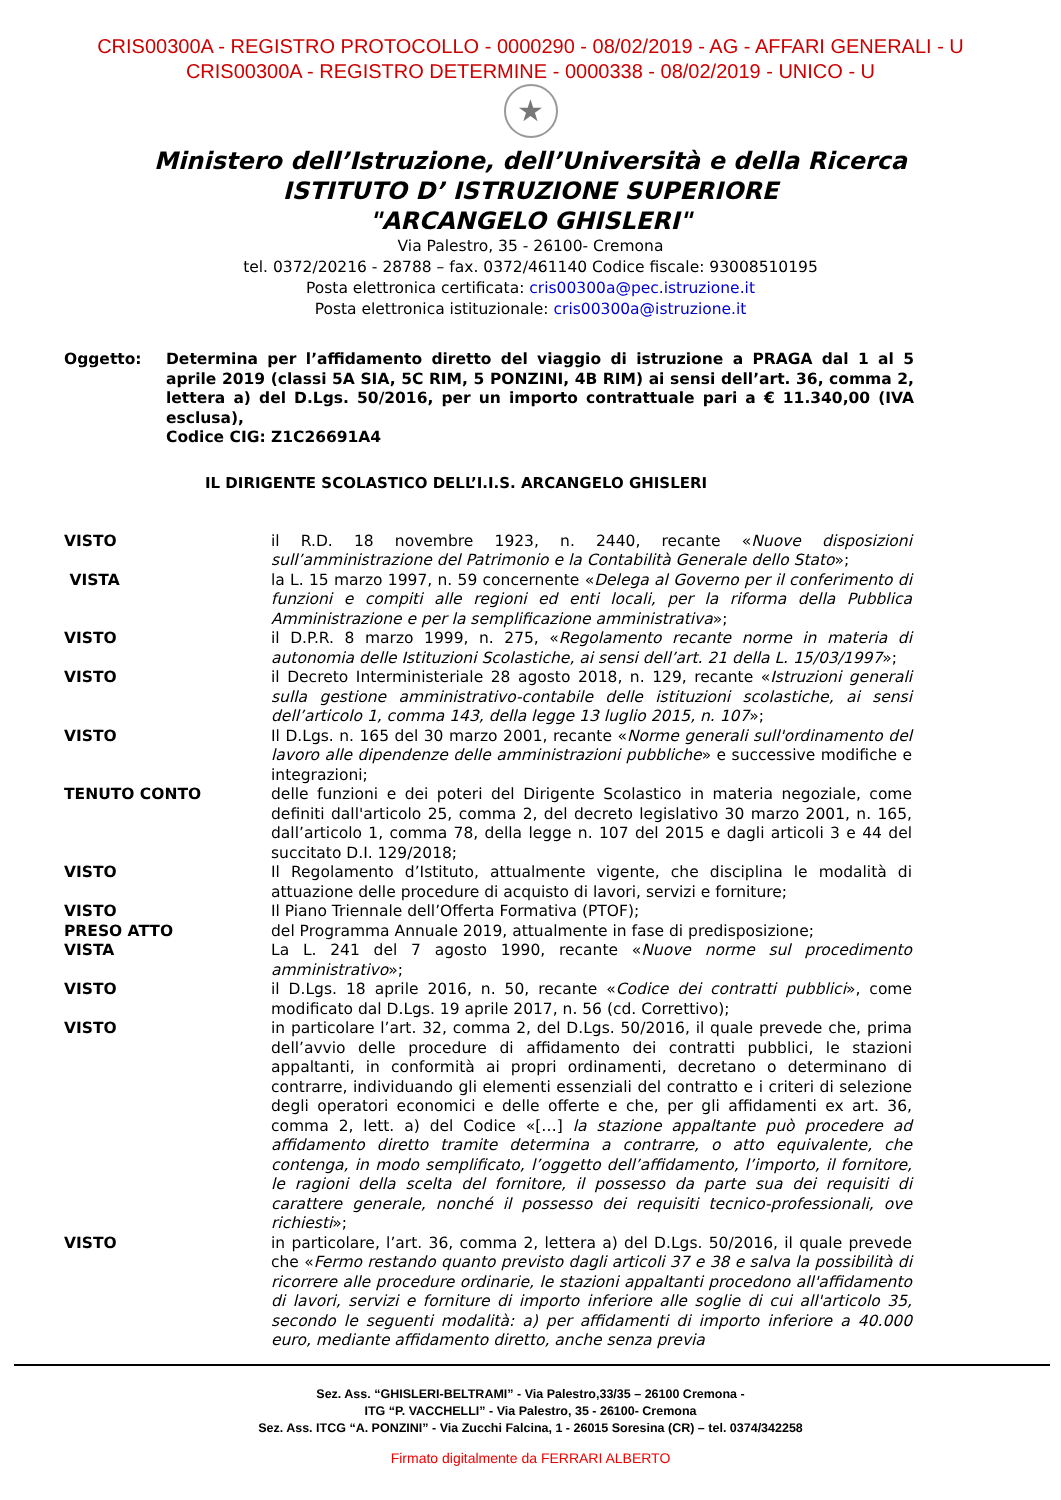CRIS00300A - REGISTRO PROTOCOLLO - 0000290 - 08/02/2019 - AG - AFFARI GENERALI - U
CRIS00300A - REGISTRO DETERMINE - 0000338 - 08/02/2019 - UNICO - U
★
Ministero dell’Istruzione, dell’Università e della Ricerca
ISTITUTO D’ ISTRUZIONE SUPERIORE
"ARCANGELO GHISLERI"
Via Palestro, 35 - 26100- Cremona
tel. 0372/20216 - 28788 – fax. 0372/461140 Codice fiscale: 93008510195
Posta elettronica certificata: cris00300a@pec.istruzione.it
Posta elettronica istituzionale: cris00300a@istruzione.it
Oggetto: Determina per l’affidamento diretto del viaggio di istruzione a PRAGA dal 1 al 5 aprile 2019 (classi 5A SIA, 5C RIM, 5 PONZINI, 4B RIM) ai sensi dell’art. 36, comma 2, lettera a) del D.Lgs. 50/2016, per un importo contrattuale pari a € 11.340,00 (IVA esclusa),
Codice CIG: Z1C26691A4
IL DIRIGENTE SCOLASTICO DELL’I.I.S. ARCANGELO GHISLERI
VISTO il R.D. 18 novembre 1923, n. 2440, recante «Nuove disposizioni sull’amministrazione del Patrimonio e la Contabilità Generale dello Stato»;
VISTA la L. 15 marzo 1997, n. 59 concernente «Delega al Governo per il conferimento di funzioni e compiti alle regioni ed enti locali, per la riforma della Pubblica Amministrazione e per la semplificazione amministrativa»;
VISTO il D.P.R. 8 marzo 1999, n. 275, «Regolamento recante norme in materia di autonomia delle Istituzioni Scolastiche, ai sensi dell’art. 21 della L. 15/03/1997»;
VISTO il Decreto Interministeriale 28 agosto 2018, n. 129, recante «Istruzioni generali sulla gestione amministrativo-contabile delle istituzioni scolastiche, ai sensi dell’articolo 1, comma 143, della legge 13 luglio 2015, n. 107»;
VISTO Il D.Lgs. n. 165 del 30 marzo 2001, recante «Norme generali sull'ordinamento del lavoro alle dipendenze delle amministrazioni pubbliche» e successive modifiche e integrazioni;
TENUTO CONTO delle funzioni e dei poteri del Dirigente Scolastico in materia negoziale, come definiti dall'articolo 25, comma 2, del decreto legislativo 30 marzo 2001, n. 165, dall’articolo 1, comma 78, della legge n. 107 del 2015 e dagli articoli 3 e 44 del succitato D.I. 129/2018;
VISTO Il Regolamento d’Istituto, attualmente vigente, che disciplina le modalità di attuazione delle procedure di acquisto di lavori, servizi e forniture;
VISTO Il Piano Triennale dell’Offerta Formativa (PTOF);
PRESO ATTO del Programma Annuale 2019, attualmente in fase di predisposizione;
VISTA La L. 241 del 7 agosto 1990, recante «Nuove norme sul procedimento amministrativo»;
VISTO il D.Lgs. 18 aprile 2016, n. 50, recante «Codice dei contratti pubblici», come modificato dal D.Lgs. 19 aprile 2017, n. 56 (cd. Correttivo);
VISTO in particolare l’art. 32, comma 2, del D.Lgs. 50/2016, il quale prevede che, prima dell’avvio delle procedure di affidamento dei contratti pubblici, le stazioni appaltanti, in conformità ai propri ordinamenti, decretano o determinano di contrarre, individuando gli elementi essenziali del contratto e i criteri di selezione degli operatori economici e delle offerte e che, per gli affidamenti ex art. 36, comma 2, lett. a) del Codice «[…] la stazione appaltante può procedere ad affidamento diretto tramite determina a contrarre, o atto equivalente, che contenga, in modo semplificato, l’oggetto dell’affidamento, l’importo, il fornitore, le ragioni della scelta del fornitore, il possesso da parte sua dei requisiti di carattere generale, nonché il possesso dei requisiti tecnico-professionali, ove richiesti»;
VISTO in particolare, l’art. 36, comma 2, lettera a) del D.Lgs. 50/2016, il quale prevede che «Fermo restando quanto previsto dagli articoli 37 e 38 e salva la possibilità di ricorrere alle procedure ordinarie, le stazioni appaltanti procedono all'affidamento di lavori, servizi e forniture di importo inferiore alle soglie di cui all'articolo 35, secondo le seguenti modalità: a) per affidamenti di importo inferiore a 40.000 euro, mediante affidamento diretto, anche senza previa
Sez. Ass. “GHISLERI-BELTRAMI” - Via Palestro,33/35 – 26100 Cremona -
ITG “P. VACCHELLI” - Via Palestro, 35 - 26100- Cremona
Sez. Ass. ITCG “A. PONZINI” - Via Zucchi Falcina, 1 - 26015 Soresina (CR) – tel. 0374/342258
Firmato digitalmente da FERRARI ALBERTO